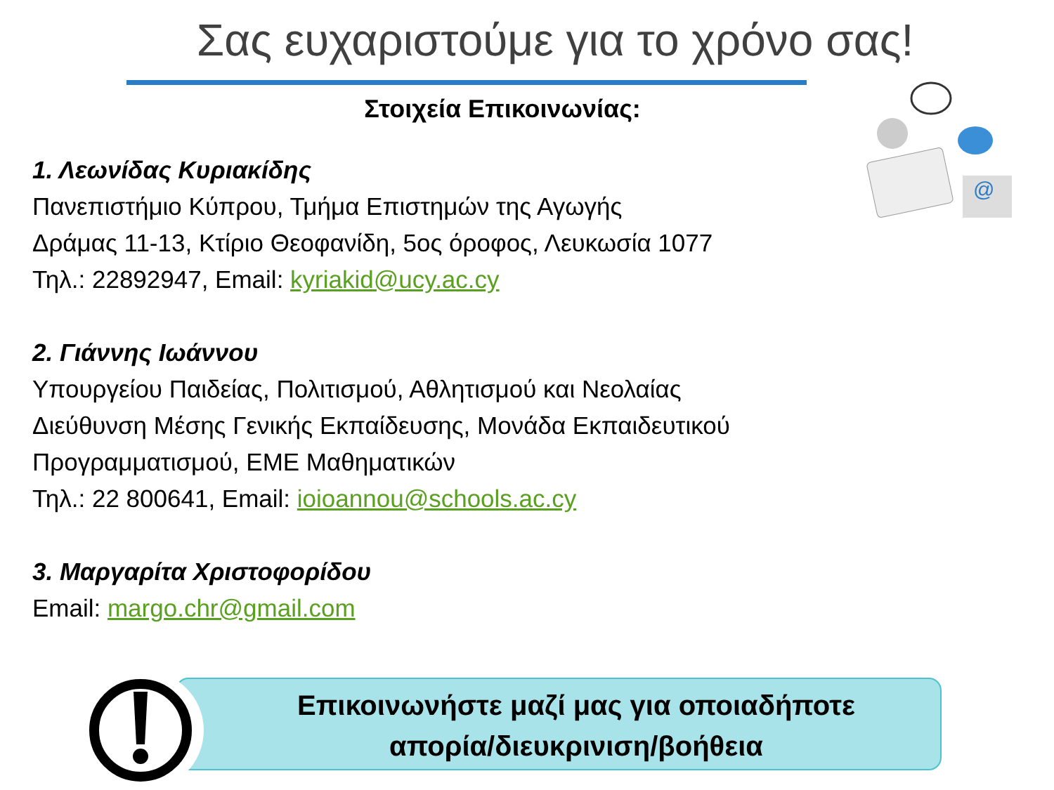Σας ευχαριστούμε για το χρόνο σας!
@
Στοιχεία Επικοινωνίας:
1. Λεωνίδας Κυριακίδης
Πανεπιστήμιο Κύπρου, Τμήμα Επιστημών της Αγωγής
Δράμας 11-13, Κτίριο Θεοφανίδη, 5ος όροφος, Λευκωσία 1077
Τηλ.: 22892947, Email: kyriakid@ucy.ac.cy
2. Γιάννης Ιωάννου
Υπουργείου Παιδείας, Πολιτισμού, Αθλητισμού και Νεολαίας
Διεύθυνση Μέσης Γενικής Εκπαίδευσης, Μονάδα Εκπαιδευτικού
Προγραμματισμού, ΕΜΕ Μαθηματικών
Τηλ.: 22 800641, Email: ioioannou@schools.ac.cy
3. Μαργαρίτα Χριστοφορίδου
Email: margo.chr@gmail.com
Επικοινωνήστε μαζί μας για οποιαδήποτε
απορία/διευκρινιση/βοήθεια